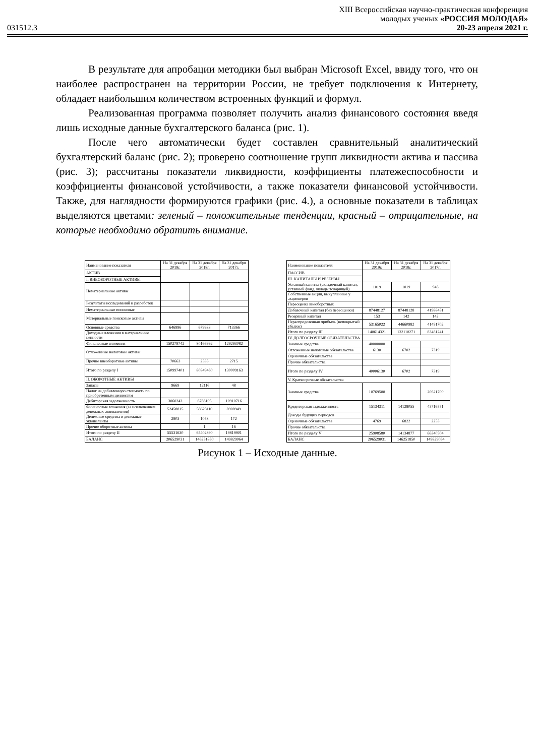XIII Всероссийская научно-практическая конференция
молодых ученых «РОССИЯ МОЛОДАЯ»
031512.3 20-23 апреля 2021 г.
В результате для апробации методики был выбран Microsoft Excel, ввиду того, что он наиболее распространен на территории России, не требует подключения к Интернету, обладает наибольшим количеством встроенных функций и формул.
Реализованная программа позволяет получить анализ финансового состояния введя лишь исходные данные бухгалтерского баланса (рис. 1).
После чего автоматически будет составлен сравнительный аналитический бухгалтерский баланс (рис. 2); проверено соотношение групп ликвидности актива и пассива (рис. 3); рассчитаны показатели ликвидности, коэффициенты платежеспособности и коэффициенты финансовой устойчивости, а также показатели финансовой устойчивости. Также, для наглядности формируются графики (рис. 4.), а основные показатели в таблицах выделяются цветами: зеленый – положительные тенденции, красный – отрицательные, на которые необходимо обратить внимание.
| Наименование показателя | На 31 декабря 2019г. | На 31 декабря 2018г. | На 31 декабря 2017г. |
| АКТИВ | | | |
| I. ВНЕОБОРОТНЫЕ АКТИВЫ | | | |
| Нематериальные активы | | | |
| Результаты исследований и разработок | | | |
| Нематериальные поисковые | | | |
| Материальные поисковые активы | | | |
| Основные средства | 646996 | 679933 | 713366 |
| Доходные вложения в материальные ценности | | | |
| Финансовые вложения | 150279742 | 80166992 | 129293082 |
| Отложенные налоговые активы | | | |
| Прочие внеоборотные активы | 70663 | 2535 | 2715 |
| Итого по разделу I | 150997401 | 80849460 | 130009163 |
| II. ОБОРОТНЫЕ АКТИВЫ | | | |
| Запасы | 9669 | 12116 | 48 |
| Налог на добавленную стоимость по приобретенным ценностям | | | |
| Дебиторская задолженность | 3060243 | 6766105 | 10910716 |
| Финансовые вложения (за исключением денежных эквивалентов) | 52458815 | 58623110 | 8908949 |
| Денежные средства и денежные эквиваленты | 2903 | 1058 | 172 |
| Прочие оборотные активы | | 1 | 16 |
| Итого по разделу II | 55531630 | 65402390 | 19819901 |
| БАЛАНС | 206529031 | 146251850 | 149829064 |
| Наименование показателя | На 31 декабря 2019г. | На 31 декабря 2018г. | На 31 декабря 2017г. |
| ПАССИВ | | | |
| III. КАПИТАЛЫ И РЕЗЕРВЫ | | | |
| Уставный капитал (складочный капитал, уставный фонд, вклады товарищей) | 1019 | 1019 | 946 |
| Собственные акции, выкупленные у акционеров | | | |
| Переоценка внеоборотных | | | |
| Добавочный капитал (без переоценки) | 87448127 | 87448128 | 41988451 |
| Резервный капитал | 153 | 142 | 142 |
| Нераспределенная прибыль (непокрытый убыток) | 53165022 | 44660982 | 41491702 |
| Итого по разделу III | 140614321 | 132110271 | 83481241 |
| IV. ДОЛГОСРОЧНЫЕ ОБЯЗАТЕЛЬСТВА | | | |
| Заемные средства | 40000000 | | |
| Отложенные налоговые обязательства | 6130 | 6702 | 7319 |
| Оценочные обязательства | | | |
| Прочие обязательства | | | |
| Итого по разделу IV | 40006130 | 6702 | 7319 |
| V. Краткосрочные обязательства | | | |
| Заемные средства | 10769500 | | 20621700 |
| Кредиторская задолженность | 15134311 | 14128055 | 45716551 |
| Доходы будущих периодов | | | |
| Оценочные обязательства | 4769 | 6822 | 2253 |
| Прочие обязательства | | | |
| Итого по разделу V | 25908580 | 14134877 | 66340504 |
| БАЛАНС | 206529031 | 146251850 | 149829064 |
Рисунок 1 – Исходные данные.